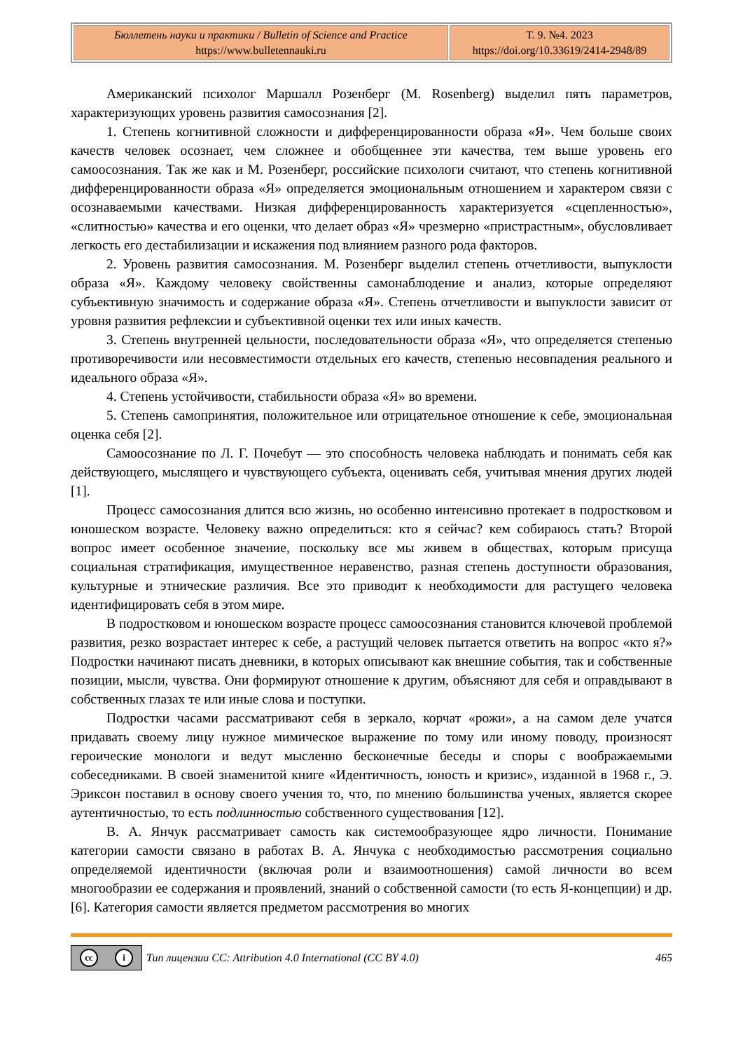| Бюллетень науки и практики / Bulletin of Science and Practice https://www.bulletennauki.ru | Т. 9. №4. 2023 https://doi.org/10.33619/2414-2948/89 |
Американский психолог Маршалл Розенберг (M. Rosenberg) выделил пять параметров, характеризующих уровень развития самосознания [2].
1. Степень когнитивной сложности и дифференцированности образа «Я». Чем больше своих качеств человек осознает, чем сложнее и обобщеннее эти качества, тем выше уровень его самоосознания. Так же как и М. Розенберг, российские психологи считают, что степень когнитивной дифференцированности образа «Я» определяется эмоциональным отношением и характером связи с осознаваемыми качествами. Низкая дифференцированность характеризуется «сцепленностью», «слитностью» качества и его оценки, что делает образ «Я» чрезмерно «пристрастным», обусловливает легкость его дестабилизации и искажения под влиянием разного рода факторов.
2. Уровень развития самосознания. М. Розенберг выделил степень отчетливости, выпуклости образа «Я». Каждому человеку свойственны самонаблюдение и анализ, которые определяют субъективную значимость и содержание образа «Я». Степень отчетливости и выпуклости зависит от уровня развития рефлексии и субъективной оценки тех или иных качеств.
3. Степень внутренней цельности, последовательности образа «Я», что определяется степенью противоречивости или несовместимости отдельных его качеств, степенью несовпадения реального и идеального образа «Я».
4. Степень устойчивости, стабильности образа «Я» во времени.
5. Степень самопринятия, положительное или отрицательное отношение к себе, эмоциональная оценка себя [2].
Самоосознание по Л. Г. Почебут — это способность человека наблюдать и понимать себя как действующего, мыслящего и чувствующего субъекта, оценивать себя, учитывая мнения других людей [1].
Процесс самосознания длится всю жизнь, но особенно интенсивно протекает в подростковом и юношеском возрасте. Человеку важно определиться: кто я сейчас? кем собираюсь стать? Второй вопрос имеет особенное значение, поскольку все мы живем в обществах, которым присуща социальная стратификация, имущественное неравенство, разная степень доступности образования, культурные и этнические различия. Все это приводит к необходимости для растущего человека идентифицировать себя в этом мире.
В подростковом и юношеском возрасте процесс самоосознания становится ключевой проблемой развития, резко возрастает интерес к себе, а растущий человек пытается ответить на вопрос «кто я?» Подростки начинают писать дневники, в которых описывают как внешние события, так и собственные позиции, мысли, чувства. Они формируют отношение к другим, объясняют для себя и оправдывают в собственных глазах те или иные слова и поступки.
Подростки часами рассматривают себя в зеркало, корчат «рожи», а на самом деле учатся придавать своему лицу нужное мимическое выражение по тому или иному поводу, произносят героические монологи и ведут мысленно бесконечные беседы и споры с воображаемыми собеседниками. В своей знаменитой книге «Идентичность, юность и кризис», изданной в 1968 г., Э. Эриксон поставил в основу своего учения то, что, по мнению большинства ученых, является скорее аутентичностью, то есть подлинностью собственного существования [12].
В. А. Янчук рассматривает самость как системообразующее ядро личности. Понимание категории самости связано в работах В. А. Янчука с необходимостью рассмотрения социально определяемой идентичности (включая роли и взаимоотношения) самой личности во всем многообразии ее содержания и проявлений, знаний о собственной самости (то есть Я-концепции) и др. [6]. Категория самости является предметом рассмотрения во многих
cc i
Тип лицензии CC: Attribution 4.0 International (CC BY 4.0) 465